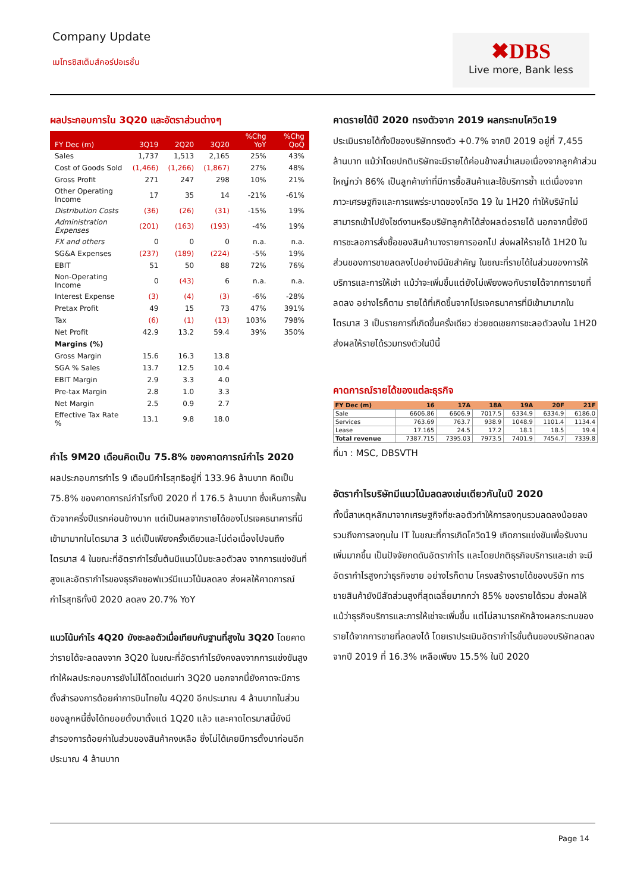Company Update
เมโทรซิสเต็มส์คอร์ปอเรชั่น
✖DBS
Live more, Bank less
ผลประกอบการใน 3Q20 และอัตราส่วนต่างๆ
| FY Dec (m) | 3Q19 | 2Q20 | 3Q20 | %Chg YoY | %Chg QoQ |
| --- | --- | --- | --- | --- | --- |
| Sales | 1,737 | 1,513 | 2,165 | 25% | 43% |
| Cost of Goods Sold | (1,466) | (1,266) | (1,867) | 27% | 48% |
| Gross Profit | 271 | 247 | 298 | 10% | 21% |
| Other Operating Income | 17 | 35 | 14 | -21% | -61% |
| Distribution Costs | (36) | (26) | (31) | -15% | 19% |
| Administration Expenses | (201) | (163) | (193) | -4% | 19% |
| FX and others | 0 | 0 | 0 | n.a. | n.a. |
| SG&A Expenses | (237) | (189) | (224) | -5% | 19% |
| EBIT | 51 | 50 | 88 | 72% | 76% |
| Non-Operating Income | 0 | (43) | 6 | n.a. | n.a. |
| Interest Expense | (3) | (4) | (3) | -6% | -28% |
| Pretax Profit | 49 | 15 | 73 | 47% | 391% |
| Tax | (6) | (1) | (13) | 103% | 798% |
| Net Profit | 42.9 | 13.2 | 59.4 | 39% | 350% |
| Margins (%) | | | | | |
| Gross Margin | 15.6 | 16.3 | 13.8 | | |
| SGA % Sales | 13.7 | 12.5 | 10.4 | | |
| EBIT Margin | 2.9 | 3.3 | 4.0 | | |
| Pre-tax Margin | 2.8 | 1.0 | 3.3 | | |
| Net Margin | 2.5 | 0.9 | 2.7 | | |
| Effective Tax Rate % | 13.1 | 9.8 | 18.0 | | |
กำไร 9M20 เดือนคิดเป็น 75.8% ของคาดการณ์กำไร 2020
ผลประกอบการกำไร 9 เดือนมีกำไรสุทธิอยู่ที่ 133.96 ล้านบาท คิดเป็น 75.8% ของคาดการณ์กำไรทั้งปี 2020 ที่ 176.5 ล้านบาท ซึ่งเห็นการฟื้นตัวจากครึ่งปีแรกค่อนข้างมาก แต่เป็นผลจากรายได้ของโปรเจคธนาคารที่มีเข้ามามากในไตรมาส 3 แต่เป็นเพียงครั้งเดียวและไม่ต่อเนื่องไปจนถึงไตรมาส 4 ในขณะที่อัตรากำไรขั้นต้นมีแนวโน้มชะลอตัวลง จากการแข่งขันที่สูงและอัตรากำไรของธุรกิจซอฟแวร์มีแนวโน้มลดลง ส่งผลให้คาดการณ์กำไรสุทธิทั้งปี 2020 ลดลง 20.7% YoY
แนวโน้มกำไร 4Q20 ยังชะลอตัวเมื่อเทียบกับฐานที่สูงใน 3Q20 โดยคาดว่ารายได้จะลดลงจาก 3Q20 ในขณะที่อัตรากำไรยังคงลงจากการแข่งขันสูงทำให้ผลประกอบการยังไม่ได้โดดเด่นเท่า 3Q20 นอกจากนี้ยังคาดจะมีการตั้งสำรองการด้อยค่าการบินไทยใน 4Q20 อีกประมาณ 4 ล้านบาทในส่วนของลูกหนี้ซึ่งได้ทยอยตั้งมาตั้งแต่ 1Q20 แล้ว และคาดไตรมาสนี้ยังมีสำรองการด้อยค่าในส่วนของสินค้าคงเหลือ ซึ่งไม่ได้เคยมีการตั้งมาก่อนอีกประมาณ 4 ล้านบาท
คาดรายได้ปี 2020 ทรงตัวจาก 2019 ผลกระทบโควิด19
ประเมินรายได้ทั้งปีของบริษัททรงตัว +0.7% จากปี 2019 อยู่ที่ 7,455 ล้านบาท แม้ว่าโดยปกติบริษัทจะมีรายได้ค่อนข้างสม่ำเสมอเนื่องจากลูกค้าส่วนใหญ่กว่า 86% เป็นลูกค้าเก่าที่มีการซื้อสินค้าและใช้บริการซ้ำ แต่เนื่องจากภาวะเศรษฐกิจและการแพร่ระบาดของโควิด 19 ใน 1H20 ทำให้บริษัทไม่สามารถเข้าไปยังไซด์งานหรือบริษัทลูกค้าได้ส่งผลต่อรายได้ นอกจากนี้ยังมีการชะลอการสั่งซื้อของสินค้าบางรายการออกไป ส่งผลให้รายได้ 1H20 ในส่วนของการขายลดลงไปอย่างมีนัยสำคัญ ในขณะที่รายได้ในส่วนของการให้บริการและการให้เช่า แม้ว่าจะเพิ่มขึ้นแต่ยังไม่เพียงพอกับรายได้จากการขายที่ลดลง อย่างไรก็ตาม รายได้ที่เกิดขึ้นจากโปรเจคธนาคารที่มีเข้ามามากในไตรมาส 3 เป็นรายการที่เกิดขึ้นครั้งเดียว ช่วยชดเชยการชะลอตัวลงใน 1H20 ส่งผลให้รายได้รวมทรงตัวในปีนี้
คาดการณ์รายได้ของแต่ละธุรกิจ
| FY Dec (m) | 16 | 17A | 18A | 19A | 20F | 21F |
| --- | --- | --- | --- | --- | --- | --- |
| Sale | 6606.86 | 6606.9 | 7017.5 | 6334.9 | 6334.9 | 6186.0 |
| Services | 763.69 | 763.7 | 938.9 | 1048.9 | 1101.4 | 1134.4 |
| Lease | 17.165 | 24.5 | 17.2 | 18.1 | 18.5 | 19.4 |
| Total revenue | 7387.715 | 7395.03 | 7973.5 | 7401.9 | 7454.7 | 7339.8 |
ที่มา : MSC, DBSVTH
อัตรากำไรบริษัทมีแนวโน้มลดลงเช่นเดียวกันในปี 2020
ทั้งนี้สาเหตุหลักมาจากเศรษฐกิจที่ชะลอตัวทำให้การลงทุนรวมลดลงน้อยลง รวมถึงการลงทุนใน IT ในขณะที่การเกิดโควิด19 เกิดการแข่งขันเพื่อรับงานเพิ่มมากขึ้น เป็นปัจจัยกดดันอัตรากำไร และโดยปกติธุรกิจบริการและเช่า จะมีอัตรากำไรสูงกว่าธุรกิจขาย อย่างไรก็ตาม โครงสร้างรายได้ของบริษัท การขายสินค้ายังมีสัดส่วนสูงที่สุดเฉลี่ยมากกว่า 85% ของรายได้รวม ส่งผลให้แม้ว่าธุรกิจบริการและการให้เช่าจะเพิ่มขึ้น แต่ไม่สามารถหักล้างผลกระทบของรายได้จากการขายที่ลดลงได้ โดยเราประเมินอัตรากำไรขั้นต้นของบริษัทลดลงจากปี 2019 ที่ 16.3% เหลือเพียง 15.5% ในปี 2020
Page 14